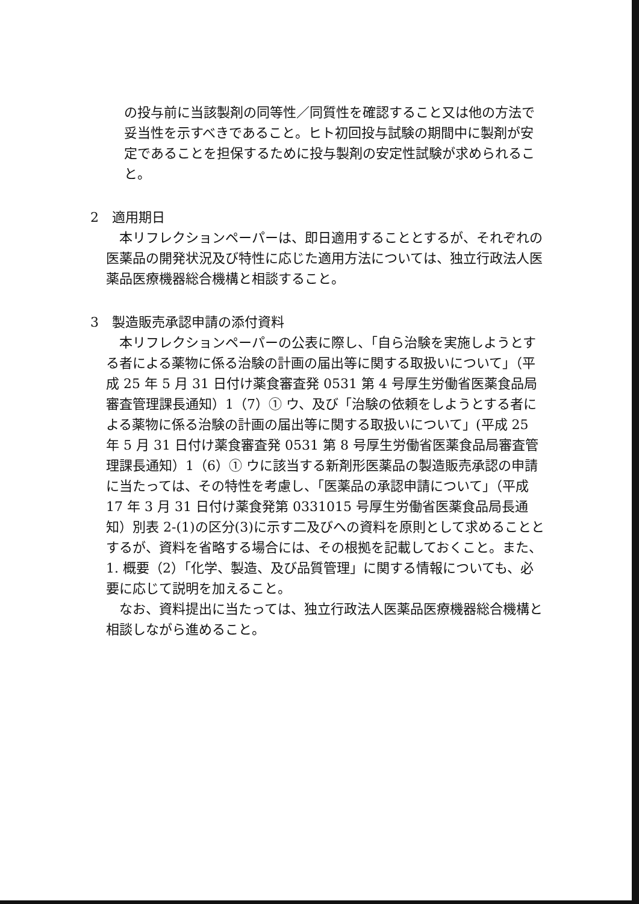の投与前に当該製剤の同等性／同質性を確認すること又は他の方法で妥当性を示すべきであること。ヒト初回投与試験の期間中に製剤が安定であることを担保するために投与製剤の安定性試験が求められること。
2　適用期日
本リフレクションペーパーは、即日適用することとするが、それぞれの医薬品の開発状況及び特性に応じた適用方法については、独立行政法人医薬品医療機器総合機構と相談すること。
3　製造販売承認申請の添付資料
本リフレクションペーパーの公表に際し、「自ら治験を実施しようとする者による薬物に係る治験の計画の届出等に関する取扱いについて」（平成 25 年 5 月 31 日付け薬食審査発 0531 第 4 号厚生労働省医薬食品局審査管理課長通知）1（7）① ウ、及び「治験の依頼をしようとする者による薬物に係る治験の計画の届出等に関する取扱いについて」(平成 25 年 5 月 31 日付け薬食審査発 0531 第 8 号厚生労働省医薬食品局審査管理課長通知）1（6）① ウに該当する新剤形医薬品の製造販売承認の申請に当たっては、その特性を考慮し、「医薬品の承認申請について」（平成 17 年 3 月 31 日付け薬食発第 0331015 号厚生労働省医薬食品局長通知）別表 2-(1)の区分(3)に示す二及びへの資料を原則として求めることとするが、資料を省略する場合には、その根拠を記載しておくこと。また、1. 概要（2）「化学、製造、及び品質管理」に関する情報についても、必要に応じて説明を加えること。
なお、資料提出に当たっては、独立行政法人医薬品医療機器総合機構と相談しながら進めること。